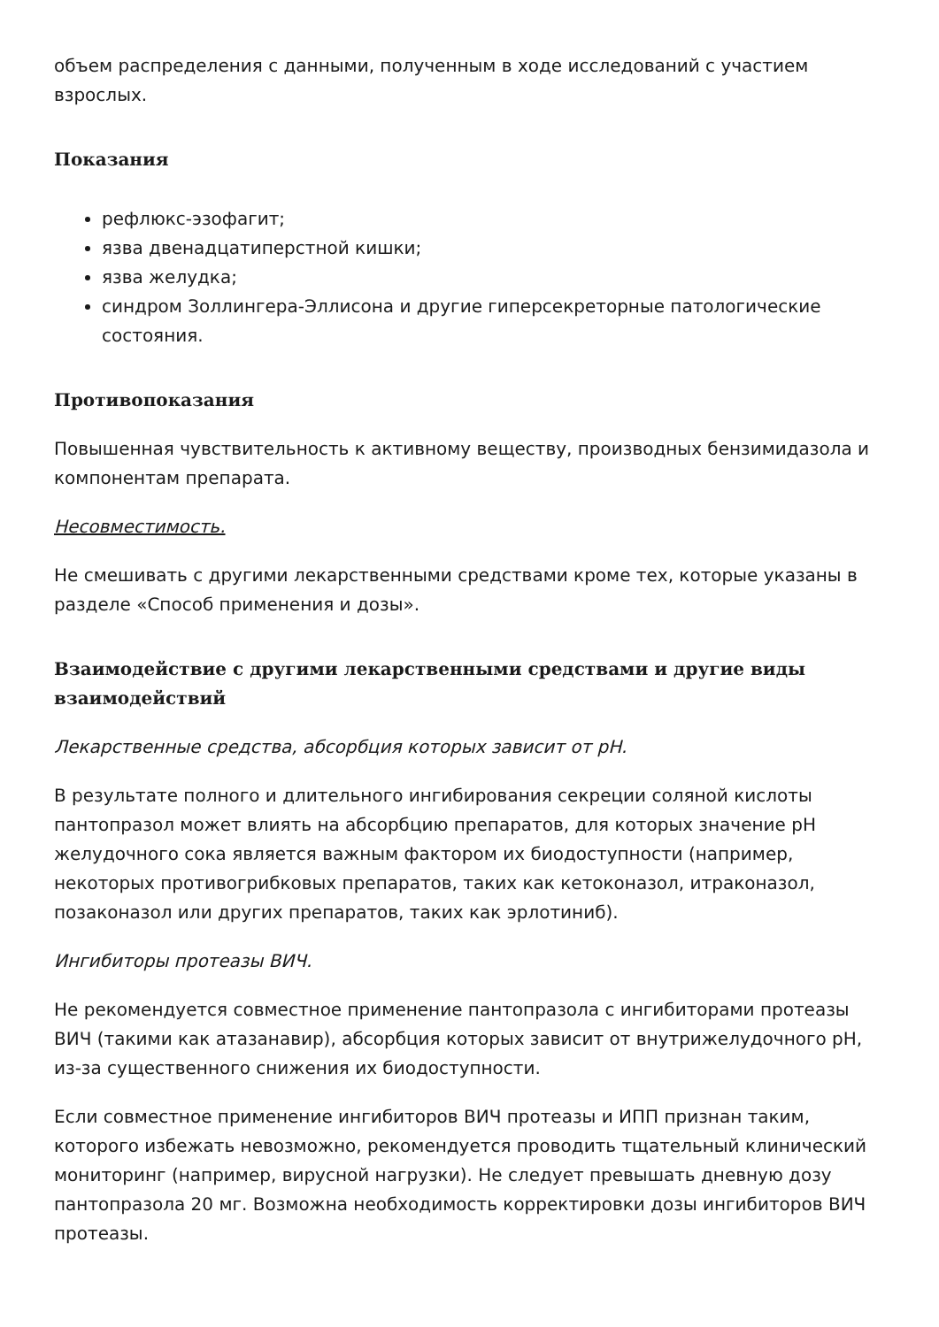объем распределения с данными, полученным в ходе исследований с участием взрослых.
Показания
рефлюкс-эзофагит;
язва двенадцатиперстной кишки;
язва желудка;
синдром Золлингера-Эллисона и другие гиперсекреторные патологические состояния.
Противопоказания
Повышенная чувствительность к активному веществу, производных бензимидазола и компонентам препарата.
Несовместимость.
Не смешивать с другими лекарственными средствами кроме тех, которые указаны в разделе «Способ применения и дозы».
Взаимодействие с другими лекарственными средствами и другие виды взаимодействий
Лекарственные средства, абсорбция которых зависит от pH.
В результате полного и длительного ингибирования секреции соляной кислоты пантопразол может влиять на абсорбцию препаратов, для которых значение pH желудочного сока является важным фактором их биодоступности (например, некоторых противогрибковых препаратов, таких как кетоконазол, итраконазол, позаконазол или других препаратов, таких как эрлотиниб).
Ингибиторы протеазы ВИЧ.
Не рекомендуется совместное применение пантопразола с ингибиторами протеазы ВИЧ (такими как атазанавир), абсорбция которых зависит от внутрижелудочного pH, из-за существенного снижения их биодоступности.
Если совместное применение ингибиторов ВИЧ протеазы и ИПП признан таким, которого избежать невозможно, рекомендуется проводить тщательный клинический мониторинг (например, вирусной нагрузки). Не следует превышать дневную дозу пантопразола 20 мг. Возможна необходимость корректировки дозы ингибиторов ВИЧ протеазы.